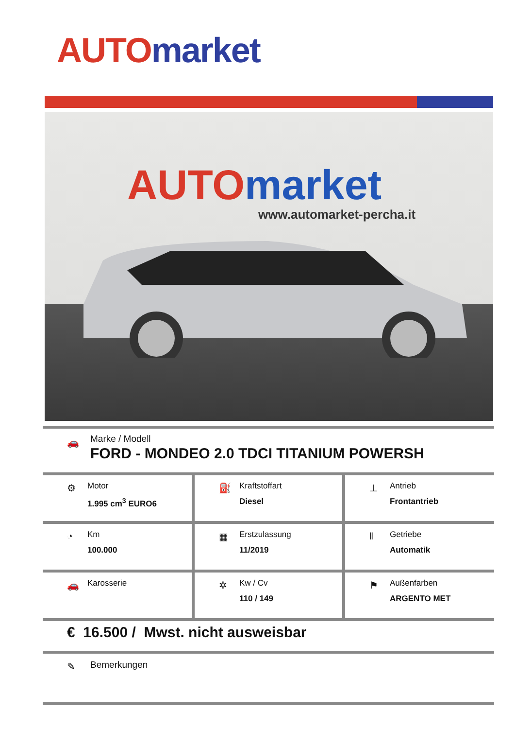AUTO market
AUTO market
www.automarket-percha.it
🚗
Marke / Modell
FORD - MONDEO 2.0 TDCI TITANIUM POWERSH
| ⚙ Motor 1.995 cm<sup>3</sup> EURO6 | ⛽ Kraftstoffart Diesel | ⊥ Antrieb Frontantrieb |
| ◔ Km 100.000 | ▦ Erstzulassung 11/2019 | ‖ Getriebe Automatik |
| 🚗 Karosserie | ✲ Kw / Cv 110 / 149 | ⚑ Außenfarben ARGENTO MET |
€ 16.500 / Mwst. nicht ausweisbar
✎ Bemerkungen